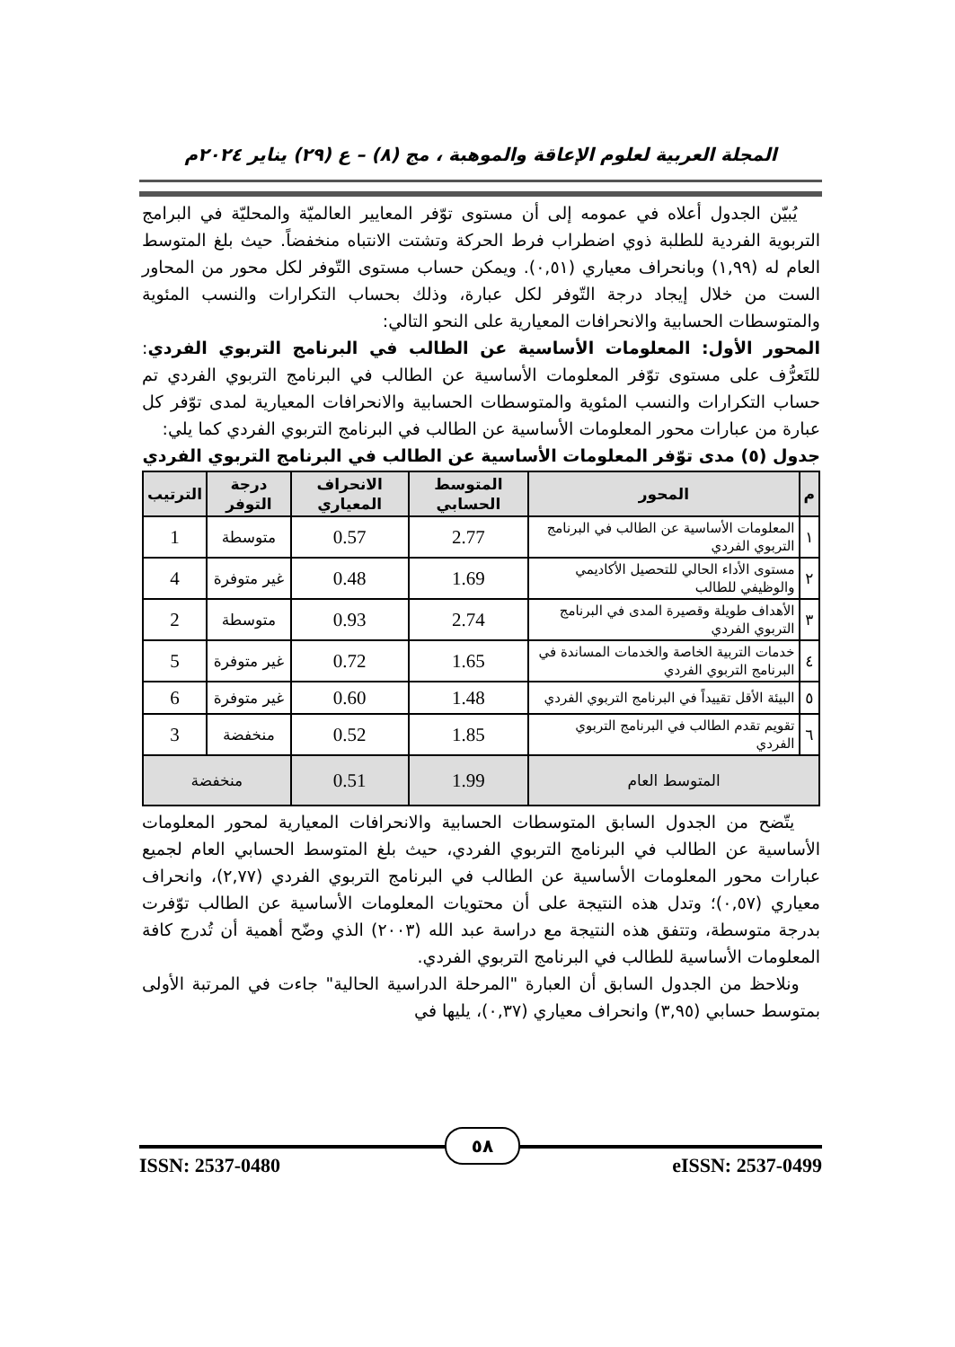المجلة العربية لعلوم الإعاقة والموهبة ، مج (٨) – ع (٢٩) يناير ٢٠٢٤م
يُبيّن الجدول أعلاه في عمومه إلى أن مستوى توّفر المعايير العالميّة والمحليّة في البرامج التربوية الفردية للطلبة ذوي اضطراب فرط الحركة وتشتت الانتباه منخفضاً. حيث بلغ المتوسط العام له (١,٩٩) وبانحراف معياري (٠,٥١). ويمكن حساب مستوى التّوفر لكل محور من المحاور الست من خلال إيجاد درجة التّوفر لكل عبارة، وذلك بحساب التكرارات والنسب المئوية والمتوسطات الحسابية والانحرافات المعيارية على النحو التالي:
المحور الأول: المعلومات الأساسية عن الطالب في البرنامج التربوي الفردي: للتَعرُّف على مستوى توّفر المعلومات الأساسية عن الطالب في البرنامج التربوي الفردي تم حساب التكرارات والنسب المئوية والمتوسطات الحسابية والانحرافات المعيارية لمدى توّفر كل عبارة من عبارات محور المعلومات الأساسية عن الطالب في البرنامج التربوي الفردي كما يلي:
جدول (٥) مدى توّفر المعلومات الأساسية عن الطالب في البرنامج التربوي الفردي
| م | المحور | المتوسط الحسابي | الانحراف المعياري | درجة التوفر | الترتيب |
| --- | --- | --- | --- | --- | --- |
| ١ | المعلومات الأساسية عن الطالب في البرنامج التربوي الفردي | 2.77 | 0.57 | متوسطة | 1 |
| ٢ | مستوى الأداء الحالي للتحصيل الأكاديمي والوظيفي للطالب | 1.69 | 0.48 | غير متوفرة | 4 |
| ٣ | الأهداف طويلة وقصيرة المدى في البرنامج التربوي الفردي | 2.74 | 0.93 | متوسطة | 2 |
| ٤ | خدمات التربية الخاصة والخدمات المساندة في البرنامج التربوي الفردي | 1.65 | 0.72 | غير متوفرة | 5 |
| ٥ | البيئة الأقل تقييداً في البرنامج التربوي الفردي | 1.48 | 0.60 | غير متوفرة | 6 |
| ٦ | تقويم تقدم الطالب في البرنامج التربوي الفردي | 1.85 | 0.52 | منخفضة | 3 |
| المتوسط العام | | 1.99 | 0.51 | منخفضة | |
يتّضح من الجدول السابق المتوسطات الحسابية والانحرافات المعيارية لمحور المعلومات الأساسية عن الطالب في البرنامج التربوي الفردي، حيث بلغ المتوسط الحسابي العام لجميع عبارات محور المعلومات الأساسية عن الطالب في البرنامج التربوي الفردي (٢,٧٧)، وانحراف معياري (٠,٥٧)؛ وتدل هذه النتيجة على أن محتويات المعلومات الأساسية عن الطالب توّفرت بدرجة متوسطة، وتتفق هذه النتيجة مع دراسة عبد الله (٢٠٠٣) الذي وضّح أهمية أن تُدرج كافة المعلومات الأساسية للطالب في البرنامج التربوي الفردي.
ونلاحظ من الجدول السابق أن العبارة "المرحلة الدراسية الحالية" جاءت في المرتبة الأولى بمتوسط حسابي (٣,٩٥) وانحراف معياري (٠,٣٧)، يليها في
ISSN: 2537-0480 eISSN: 2537-0499
٥٨